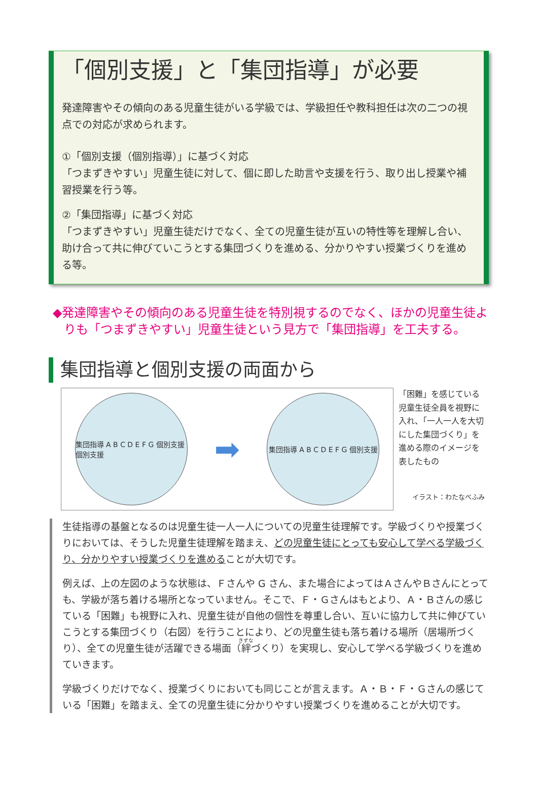「個別支援」と「集団指導」が必要
発達障害やその傾向のある児童生徒がいる学級では、学級担任や教科担任は次の二つの視点での対応が求められます。
①「個別支援（個別指導）」に基づく対応
「つまずきやすい」児童生徒に対して、個に即した助言や支援を行う、取り出し授業や補習授業を行う等。
②「集団指導」に基づく対応
「つまずきやすい」児童生徒だけでなく、全ての児童生徒が互いの特性等を理解し合い、助け合って共に伸びていこうとする集団づくりを進める、分かりやすい授業づくりを進める等。
◆発達障害やその傾向のある児童生徒を特別視するのでなく、ほかの児童生徒よりも「つまずきやすい」児童生徒という見方で「集団指導」を工夫する。
集団指導と個別支援の両面から
集団指導 A B C D E F G 個別支援 個別支援
➡
集団指導 A B C D E F G 個別支援
「困難」を感じている児童生徒全員を視野に入れ、「一人一人を大切にした集団づくり」を進める際のイメージを表したもの
イラスト：わたなべふみ
生徒指導の基盤となるのは児童生徒一人一人についての児童生徒理解です。学級づくりや授業づくりにおいては、そうした児童生徒理解を踏まえ、どの児童生徒にとっても安心して学べる学級づくり、分かりやすい授業づくりを進めることが大切です。
例えば、上の左図のような状態は、Ｆさんや G さん、また場合によってはＡさんやＢさんにとっても、学級が落ち着ける場所となっていません。そこで、Ｆ・Ｇさんはもとより、Ａ・Ｂさんの感じている「困難」も視野に入れ、児童生徒が自他の個性を尊重し合い、互いに協力して共に伸びていこうとする集団づくり（右図）を行うことにより、どの児童生徒も落ち着ける場所（居場所づくり）、全ての児童生徒が活躍できる場面（絆づくり）を実現し、安心して学べる学級づくりを進めていきます。
学級づくりだけでなく、授業づくりにおいても同じことが言えます。Ａ・Ｂ・Ｆ・Ｇさんの感じている「困難」を踏まえ、全ての児童生徒に分かりやすい授業づくりを進めることが大切です。